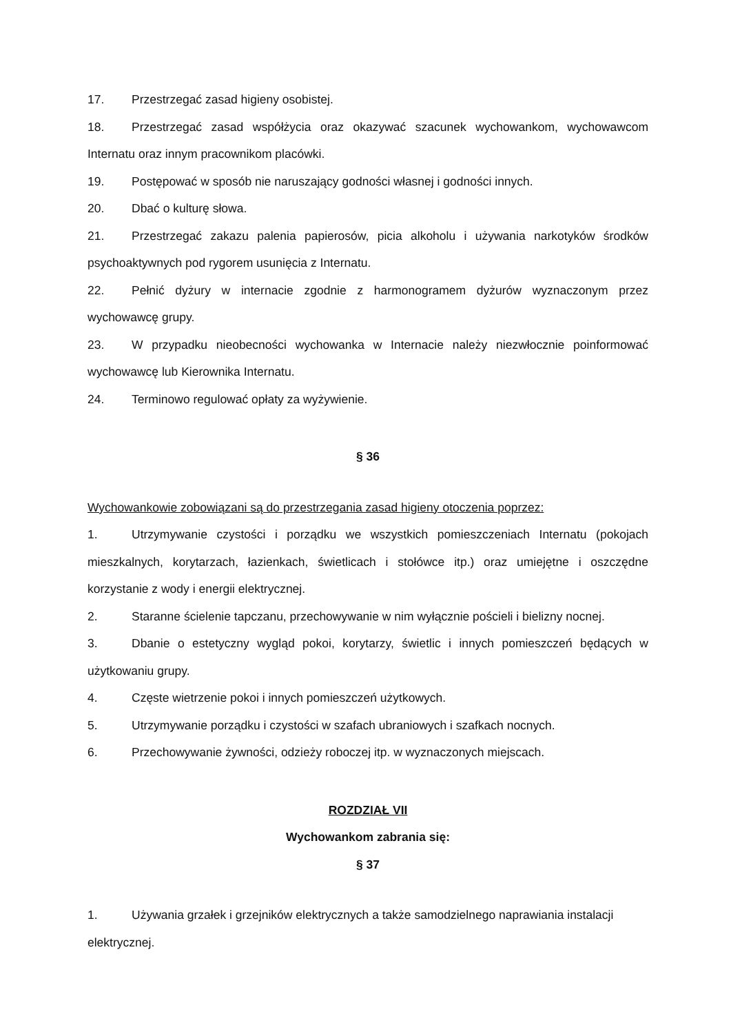17. Przestrzegać zasad higieny osobistej.
18. Przestrzegać zasad współżycia oraz okazywać szacunek wychowankom, wychowawcom Internatu oraz innym pracownikom placówki.
19. Postępować w sposób nie naruszający godności własnej i godności innych.
20. Dbać o kulturę słowa.
21. Przestrzegać zakazu palenia papierosów, picia alkoholu i używania narkotyków środków psychoaktywnych pod rygorem usunięcia z Internatu.
22. Pełnić dyżury w internacie zgodnie z harmonogramem dyżurów wyznaczonym przez wychowawcę grupy.
23. W przypadku nieobecności wychowanka w Internacie należy niezwłocznie poinformować wychowawcę lub Kierownika Internatu.
24. Terminowo regulować opłaty za wyżywienie.
§ 36
Wychowankowie zobowiązani są do przestrzegania zasad higieny otoczenia poprzez:
1. Utrzymywanie czystości i porządku we wszystkich pomieszczeniach Internatu (pokojach mieszkalnych, korytarzach, łazienkach, świetlicach i stołówce itp.) oraz umiejętne i oszczędne korzystanie z wody i energii elektrycznej.
2. Staranne ścielenie tapczanu, przechowywanie w nim wyłącznie pościeli i bielizny nocnej.
3. Dbanie o estetyczny wygląd pokoi, korytarzy, świetlic i innych pomieszczeń będących w użytkowaniu grupy.
4. Częste wietrzenie pokoi i innych pomieszczeń użytkowych.
5. Utrzymywanie porządku i czystości w szafach ubraniowych i szafkach nocnych.
6. Przechowywanie żywności, odzieży roboczej itp. w wyznaczonych miejscach.
ROZDZIAŁ VII
Wychowankom zabrania się:
§ 37
1. Używania grzałek i grzejników elektrycznych a także samodzielnego naprawiania instalacji elektrycznej.